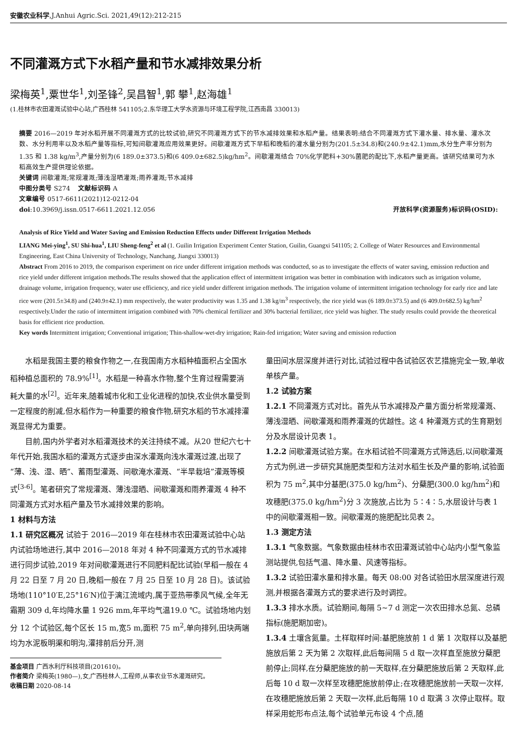安徽农业科学,J.Anhui Agric.Sci. 2021,49(12):212-215
不同灌溉方式下水稻产量和节水减排效果分析
梁梅英<sup>1</sup>,粟世华<sup>1</sup>,刘圣锋<sup>2</sup>,吴昌智<sup>1</sup>,郭 攀<sup>1</sup>,赵海雄<sup>1</sup>
(1.桂林市农田灌溉试验中心站,广西桂林 541105;2.东华理工大学水资源与环境工程学院,江西南昌 330013)
摘要 2016—2019 年对水稻开展不同灌溉方式的比较试验,研究不同灌溉方式下的节水减排效果和水稻产量。结果表明:结合不同灌溉方式下灌水量、排水量、灌水次数、水分利用率以及水稻产量等指标,可知间歇灌溉应用效果更好。间歇灌溉方式下早稻和晚稻的灌水量分别为(201.5±34.8)和(240.9±42.1)mm,水分生产率分别为 1.35 和 1.38 kg/m<sup>3</sup>,产量分别为(6 189.0±373.5)和(6 409.0±682.5)kg/hm<sup>2</sup>。间歇灌溉结合 70%化学肥料+30%菌肥的配比下,水稻产量更高。该研究结果可为水稻高效生产提供理论依据。
关键词 间歇灌溉;常规灌溉;薄浅湿晒灌溉;雨养灌溉;节水减排
中图分类号 S274 文献标识码 A
文章编号 0517-6611(2021)12-0212-04
doi:10.3969/j.issn.0517-6611.2021.12.056 开放科学(资源服务)标识码(OSID):
Analysis of Rice Yield and Water Saving and Emission Reduction Effects under Different Irrigation Methods
LIANG Mei-ying<sup>1</sup>, SU Shi-hua<sup>1</sup>, LIU Sheng-feng<sup>2</sup> et al (1. Guilin Irrigation Experiment Center Station, Guilin, Guangxi 541105; 2. College of Water Resources and Environmental Engineering, East China University of Technology, Nanchang, Jiangxi 330013)
Abstract From 2016 to 2019, the comparison experiment on rice under different irrigation methods was conducted, so as to investigate the effects of water saving, emission reduction and rice yield under different irrigation methods.The results showed that the application effect of intermittent irrigation was better in combination with indicators such as irrigation volume, drainage volume, irrigation frequency, water use efficiency, and rice yield under different irrigation methods. The irrigation volume of intermittent irrigation technology for early rice and late rice were (201.5±34.8) and (240.9±42.1) mm respectively, the water productivity was 1.35 and 1.38 kg/m<sup>3</sup> respectively, the rice yield was (6 189.0±373.5) and (6 409.0±682.5) kg/hm<sup>2</sup> respectively.Under the ratio of intermittent irrigation combined with 70% chemical fertilizer and 30% bacterial fertilizer, rice yield was higher. The study results could provide the theoretical basis for efficient rice production.
Key words Intermittent irrigation; Conventional irrigation; Thin-shallow-wet-dry irrigation; Rain-fed irrigation; Water saving and emission reduction
水稻是我国主要的粮食作物之一,在我国南方水稻种植面积占全国水稻种植总面积的 78.9%<sup>[1]</sup>。水稻是一种喜水作物,整个生育过程需要消耗大量的水<sup>[2]</sup>。近年来,随着城市化和工业化进程的加快,农业供水量受到一定程度的削减,但水稻作为一种重要的粮食作物,研究水稻的节水减排灌溉显得尤为重要。
目前,国内外学者对水稻灌溉技术的关注持续不减。从20 世纪六七十年代开始,我国水稻的灌溉方式逐步由深水灌溉向浅水灌溉过渡,出现了“薄、浅、湿、晒”、蓄雨型灌溉、间歇淹水灌溉、“半旱栽培”灌溉等模式<sup>[3-6]</sup>。笔者研究了常规灌溉、薄浅湿晒、间歇灌溉和雨养灌溉 4 种不同灌溉方式对水稻产量及节水减排效果的影响。
1 材料与方法
1.1 研究区概况 试验于 2016—2019 年在桂林市农田灌溉试验中心站内试验场地进行,其中 2016—2018 年对 4 种不同灌溉方式的节水减排进行同步试验,2019 年对间歇灌溉进行不同肥料配比试验(早稻一般在 4 月 22 日至 7 月 20 日,晚稻一般在 7 月 25 日至 10 月 28 日)。该试验场地(110°10′E,25°16′N)位于漓江流域内,属于亚热带季风气候,全年无霜期 309 d,年均降水量 1 926 mm,年平均气温19.0 ℃。试验场地内划分 12 个试验区,每个区长 15 m,宽5 m,面积 75 m<sup>2</sup>,单向排列,田块两端均为水泥板明渠和明沟,灌排前后分开,测
基金项目 广西水利厅科技项目(201610)。
作者简介 梁梅英(1980—),女,广西桂林人,工程师,从事农业节水灌溉研究。
收稿日期 2020-08-14
量田间水层深度并进行对比,试验过程中各试验区农艺措施完全一致,单收单核产量。
1.2 试验方案
1.2.1 不同灌溉方式对比。首先从节水减排及产量方面分析常规灌溉、薄浅湿晒、间歇灌溉和雨养灌溉的优越性。这 4 种灌溉方式的生育期划分及水层设计见表 1。
1.2.2 间歇灌溉试验方案。在水稻试验不同灌溉方式筛选后,以间歇灌溉方式为例,进一步研究其施肥类型和方法对水稻生长及产量的影响,试验面积为 75 m<sup>2</sup>,其中分基肥(375.0 kg/hm<sup>2</sup>)、分蘖肥(300.0 kg/hm<sup>2</sup>)和攻穗肥(375.0 kg/hm<sup>2</sup>)分 3 次施放,占比为 5∶4∶5,水层设计与表 1 中的间歇灌溉相一致。间歇灌溉的施肥配比见表 2。
1.3 测定方法
1.3.1 气象数据。气象数据由桂林市农田灌溉试验中心站内小型气象监测站提供,包括气温、降水量、风速等指标。
1.3.2 试验田灌水量和排水量。每天 08:00 对各试验田水层深度进行观测,并根据各灌溉方式的要求进行及时调控。
1.3.3 排水水质。试验期间,每隔 5~7 d 测定一次农田排水总氮、总磷指标(施肥期加密)。
1.3.4 土壤含氮量。土样取样时间:基肥施放前 1 d 第 1 次取样以及基肥施放后第 2 天为第 2 次取样,此后每间隔 5 d 取一次样直至施放分蘖肥前停止;同样,在分蘖肥施放的前一天取样,在分蘖肥施放后第 2 天取样,此后每 10 d 取一次样至攻穗肥施放前停止;在攻穗肥施放前一天取一次样,在攻穗肥施放后第 2 天取一次样,此后每隔 10 d 取满 3 次停止取样。取样采用蛇形布点法,每个试验单元布设 4 个点,随